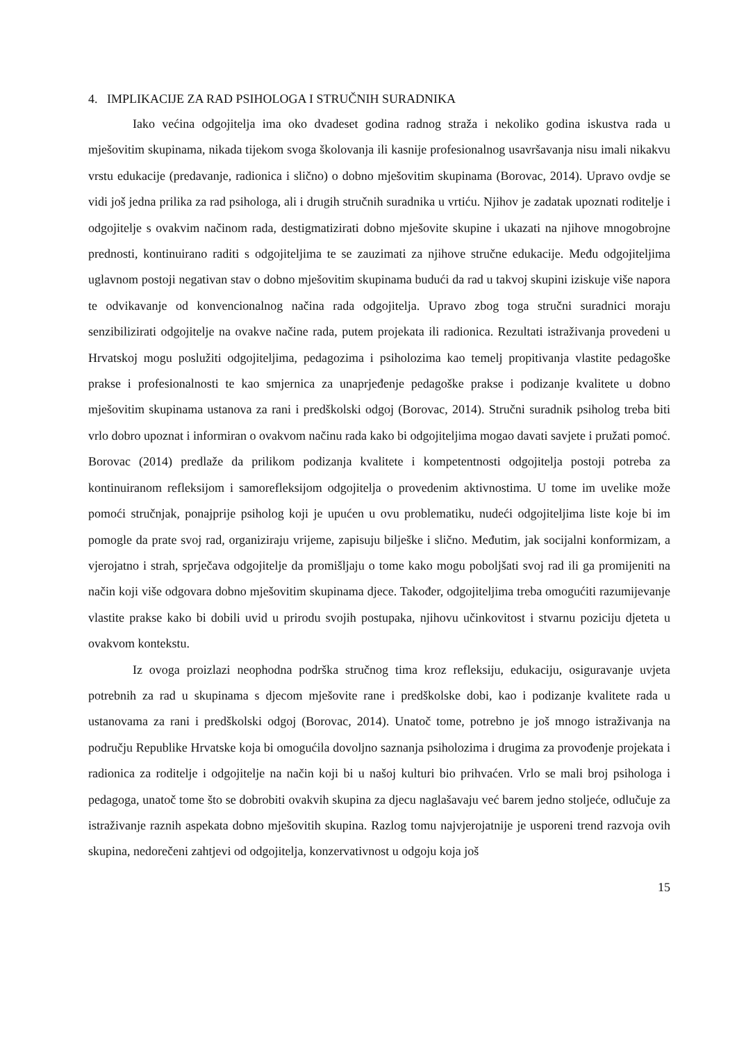4. IMPLIKACIJE ZA RAD PSIHOLOGA I STRUČNIH SURADNIKA
Iako većina odgojitelja ima oko dvadeset godina radnog straža i nekoliko godina iskustva rada u mješovitim skupinama, nikada tijekom svoga školovanja ili kasnije profesionalnog usavršavanja nisu imali nikakvu vrstu edukacije (predavanje, radionica i slično) o dobno mješovitim skupinama (Borovac, 2014). Upravo ovdje se vidi još jedna prilika za rad psihologa, ali i drugih stručnih suradnika u vrtiću. Njihov je zadatak upoznati roditelje i odgojitelje s ovakvim načinom rada, destigmatizirati dobno mješovite skupine i ukazati na njihove mnogobrojne prednosti, kontinuirano raditi s odgojiteljima te se zauzimati za njihove stručne edukacije. Među odgojiteljima uglavnom postoji negativan stav o dobno mješovitim skupinama budući da rad u takvoj skupini iziskuje više napora te odvikavanje od konvencionalnog načina rada odgojitelja. Upravo zbog toga stručni suradnici moraju senzibilizirati odgojitelje na ovakve načine rada, putem projekata ili radionica. Rezultati istraživanja provedeni u Hrvatskoj mogu poslužiti odgojiteljima, pedagozima i psiholozima kao temelj propitivanja vlastite pedagoške prakse i profesionalnosti te kao smjernica za unaprjeđenje pedagoške prakse i podizanje kvalitete u dobno mješovitim skupinama ustanova za rani i predškolski odgoj (Borovac, 2014). Stručni suradnik psiholog treba biti vrlo dobro upoznat i informiran o ovakvom načinu rada kako bi odgojiteljima mogao davati savjete i pružati pomoć. Borovac (2014) predlaže da prilikom podizanja kvalitete i kompetentnosti odgojitelja postoji potreba za kontinuiranom refleksijom i samorefleksijom odgojitelja o provedenim aktivnostima. U tome im uvelike može pomoći stručnjak, ponajprije psiholog koji je upućen u ovu problematiku, nudeći odgojiteljima liste koje bi im pomogle da prate svoj rad, organiziraju vrijeme, zapisuju bilješke i slično. Međutim, jak socijalni konformizam, a vjerojatno i strah, sprječava odgojitelje da promišljaju o tome kako mogu poboljšati svoj rad ili ga promijeniti na način koji više odgovara dobno mješovitim skupinama djece. Također, odgojiteljima treba omogućiti razumijevanje vlastite prakse kako bi dobili uvid u prirodu svojih postupaka, njihovu učinkovitost i stvarnu poziciju djeteta u ovakvom kontekstu.
Iz ovoga proizlazi neophodna podrška stručnog tima kroz refleksiju, edukaciju, osiguravanje uvjeta potrebnih za rad u skupinama s djecom mješovite rane i predškolske dobi, kao i podizanje kvalitete rada u ustanovama za rani i predškolski odgoj (Borovac, 2014). Unatoč tome, potrebno je još mnogo istraživanja na području Republike Hrvatske koja bi omogućila dovoljno saznanja psiholozima i drugima za provođenje projekata i radionica za roditelje i odgojitelje na način koji bi u našoj kulturi bio prihvaćen. Vrlo se mali broj psihologa i pedagoga, unatoč tome što se dobrobiti ovakvih skupina za djecu naglašavaju već barem jedno stoljeće, odlučuje za istraživanje raznih aspekata dobno mješovitih skupina. Razlog tomu najvjerojatnije je usporeni trend razvoja ovih skupina, nedorečeni zahtjevi od odgojitelja, konzervativnost u odgoju koja još
15